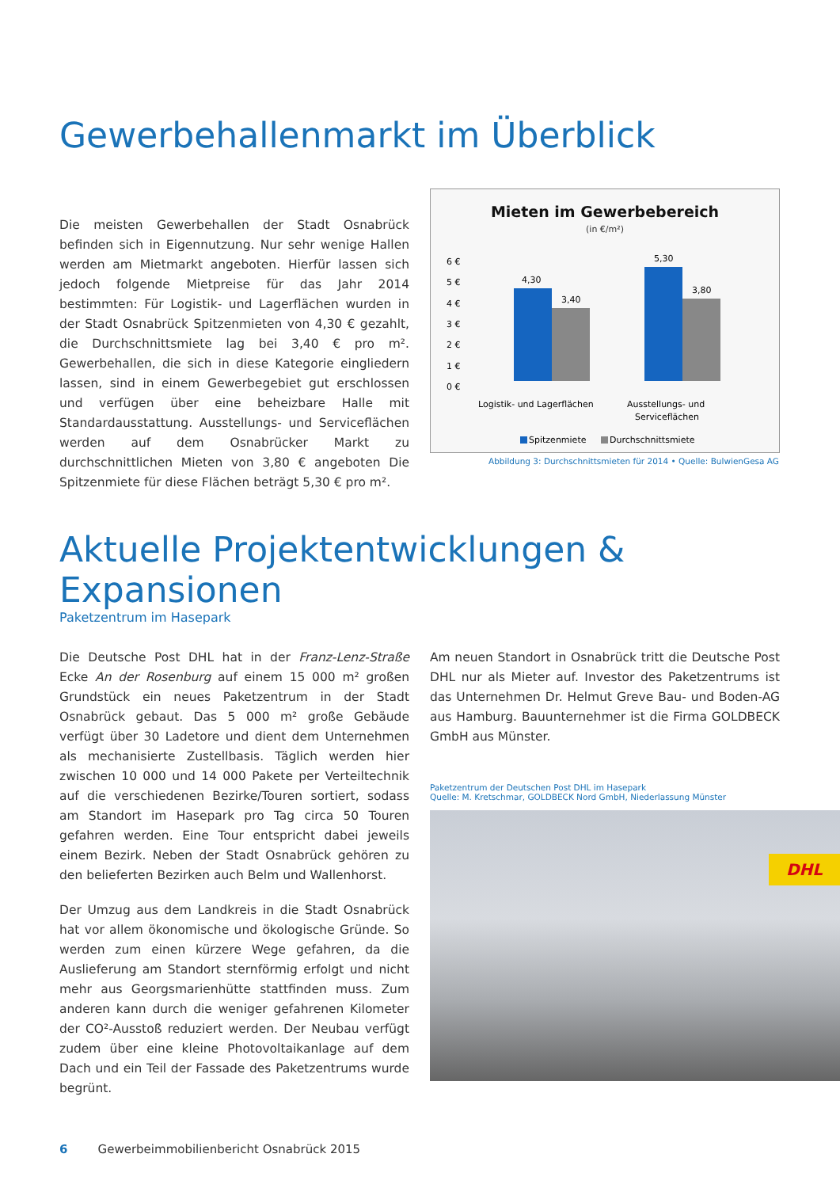Gewerbehallenmarkt im Überblick
Die meisten Gewerbehallen der Stadt Osnabrück befinden sich in Eigennutzung. Nur sehr wenige Hallen werden am Mietmarkt angeboten. Hierfür lassen sich jedoch folgende Mietpreise für das Jahr 2014 bestimmten: Für Logistik- und Lagerflächen wurden in der Stadt Osnabrück Spitzenmieten von 4,30 € gezahlt, die Durchschnittsmiete lag bei 3,40 € pro m². Gewerbehallen, die sich in diese Kategorie eingliedern lassen, sind in einem Gewerbegebiet gut erschlossen und verfügen über eine beheizbare Halle mit Standardausstattung. Ausstellungs- und Serviceflächen werden auf dem Osnabrücker Markt zu durchschnittlichen Mieten von 3,80 € angeboten Die Spitzenmiete für diese Flächen beträgt 5,30 € pro m².
Mieten im Gewerbebereich
(in €/m²)
6 €
5 €
4 €
3 €
2 €
1 €
0 €
4,30
3,40
5,30
3,80
Logistik- und Lagerflächen
Ausstellungs- und
Serviceflächen
Spitzenmiete
Durchschnittsmiete
Abbildung 3: Durchschnittsmieten für 2014 • Quelle: BulwienGesa AG
Aktuelle Projektentwicklungen & Expansionen
Paketzentrum im Hasepark
Die Deutsche Post DHL hat in der Franz-Lenz-Straße Ecke An der Rosenburg auf einem 15 000 m² großen Grundstück ein neues Paketzentrum in der Stadt Osnabrück gebaut. Das 5 000 m² große Gebäude verfügt über 30 Ladetore und dient dem Unternehmen als mechanisierte Zustellbasis. Täglich werden hier zwischen 10 000 und 14 000 Pakete per Verteiltechnik auf die verschiedenen Bezirke/Touren sortiert, sodass am Standort im Hasepark pro Tag circa 50 Touren gefahren werden. Eine Tour entspricht dabei jeweils einem Bezirk. Neben der Stadt Osnabrück gehören zu den belieferten Bezirken auch Belm und Wallenhorst.
Der Umzug aus dem Landkreis in die Stadt Osnabrück hat vor allem ökonomische und ökologische Gründe. So werden zum einen kürzere Wege gefahren, da die Auslieferung am Standort sternförmig erfolgt und nicht mehr aus Georgsmarienhütte stattfinden muss. Zum anderen kann durch die weniger gefahrenen Kilometer der CO²-Ausstoß reduziert werden. Der Neubau verfügt zudem über eine kleine Photovoltaikanlage auf dem Dach und ein Teil der Fassade des Paketzentrums wurde begrünt.
Am neuen Standort in Osnabrück tritt die Deutsche Post DHL nur als Mieter auf. Investor des Paketzentrums ist das Unternehmen Dr. Helmut Greve Bau- und Boden-AG aus Hamburg. Bauunternehmer ist die Firma GOLDBECK GmbH aus Münster.
Paketzentrum der Deutschen Post DHL im Hasepark
Quelle: M. Kretschmar, GOLDBECK Nord GmbH, Niederlassung Münster
DHL
6 Gewerbeimmobilienbericht Osnabrück 2015